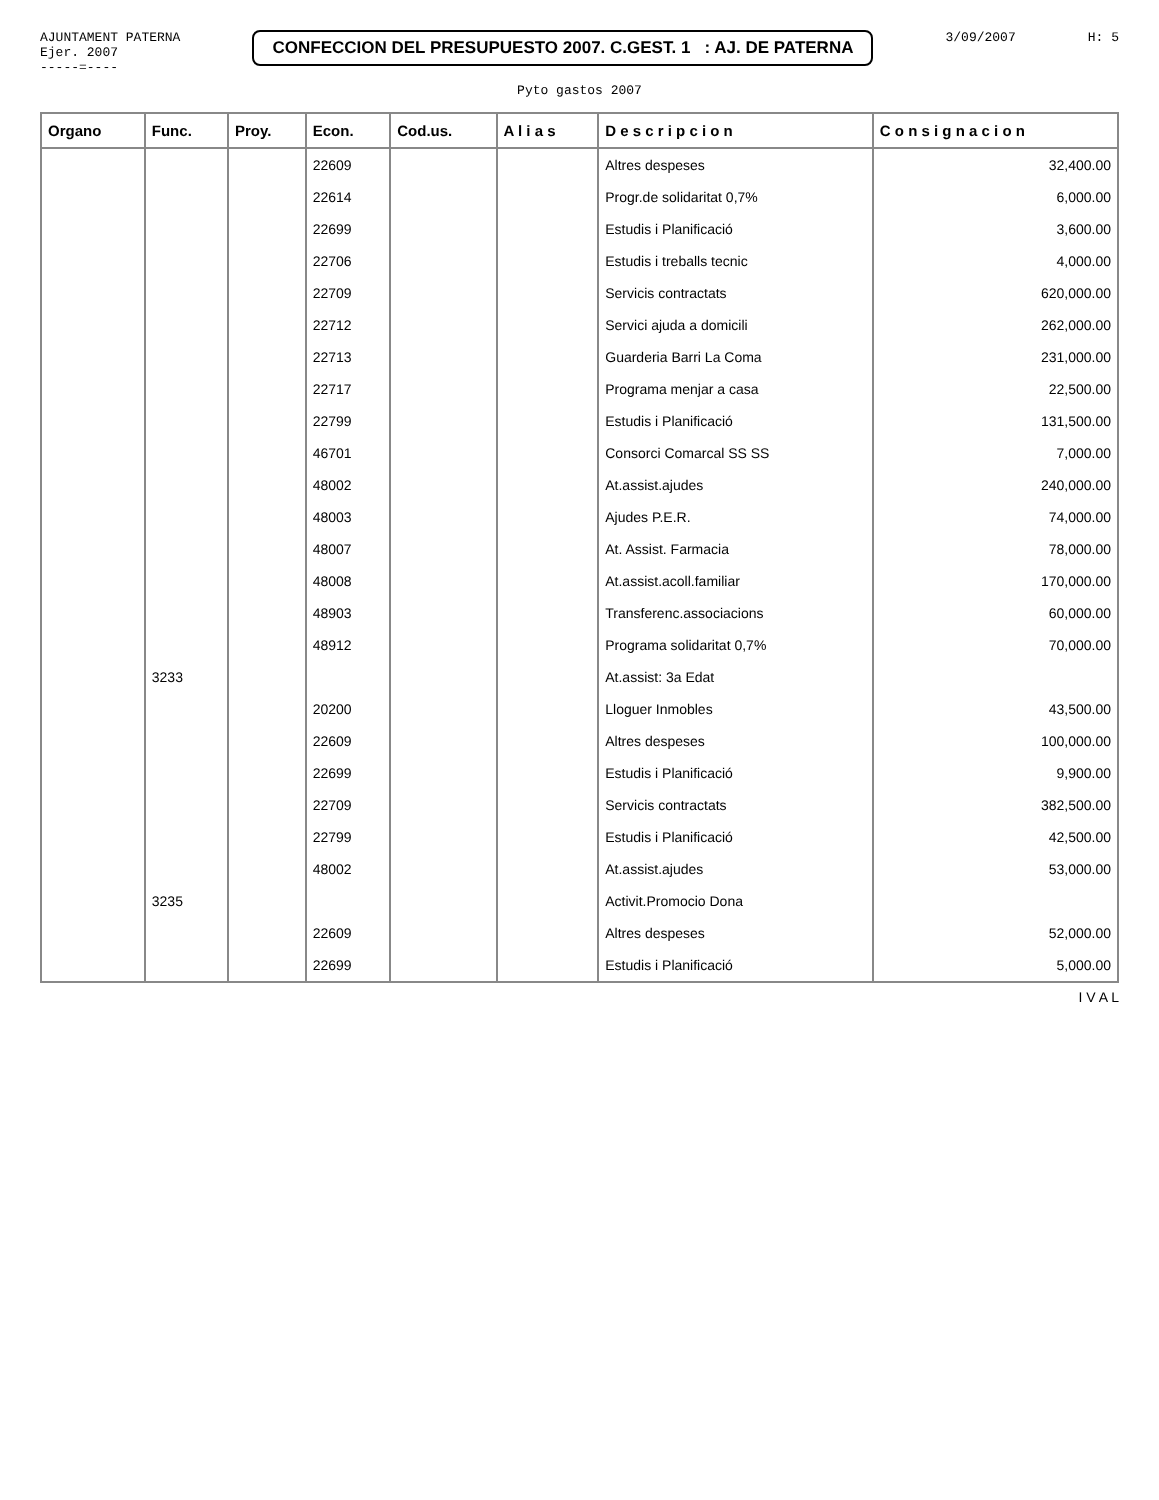AJUNTAMENT PATERNA
Ejer. 2007
-----=----
CONFECCION DEL PRESUPUESTO 2007. C.GEST. 1 : AJ. DE PATERNA
3/09/2007 H: 5
Pyto gastos 2007
| Organo | Func. | Proy. | Econ. | Cod.us. | A l i a s | D e s c r i p c i o n | C o n s i g n a c i o n |
| --- | --- | --- | --- | --- | --- | --- | --- |
| | | | 22609 | | | Altres despeses | 32,400.00 |
| | | | 22614 | | | Progr.de solidaritat 0,7% | 6,000.00 |
| | | | 22699 | | | Estudis i Planificació | 3,600.00 |
| | | | 22706 | | | Estudis i treballs tecnic | 4,000.00 |
| | | | 22709 | | | Servicis contractats | 620,000.00 |
| | | | 22712 | | | Servici ajuda a domicili | 262,000.00 |
| | | | 22713 | | | Guarderia Barri La Coma | 231,000.00 |
| | | | 22717 | | | Programa menjar a casa | 22,500.00 |
| | | | 22799 | | | Estudis i Planificació | 131,500.00 |
| | | | 46701 | | | Consorci Comarcal SS SS | 7,000.00 |
| | | | 48002 | | | At.assist.ajudes | 240,000.00 |
| | | | 48003 | | | Ajudes P.E.R. | 74,000.00 |
| | | | 48007 | | | At. Assist. Farmacia | 78,000.00 |
| | | | 48008 | | | At.assist.acoll.familiar | 170,000.00 |
| | | | 48903 | | | Transferenc.associacions | 60,000.00 |
| | | | 48912 | | | Programa solidaritat 0,7% | 70,000.00 |
| | 3233 | | | | | At.assist: 3a Edat | |
| | | | 20200 | | | Lloguer Inmobles | 43,500.00 |
| | | | 22609 | | | Altres despeses | 100,000.00 |
| | | | 22699 | | | Estudis i Planificació | 9,900.00 |
| | | | 22709 | | | Servicis contractats | 382,500.00 |
| | | | 22799 | | | Estudis i Planificació | 42,500.00 |
| | | | 48002 | | | At.assist.ajudes | 53,000.00 |
| | 3235 | | | | | Activit.Promocio Dona | |
| | | | 22609 | | | Altres despeses | 52,000.00 |
| | | | 22699 | | | Estudis i Planificació | 5,000.00 |
I V A L